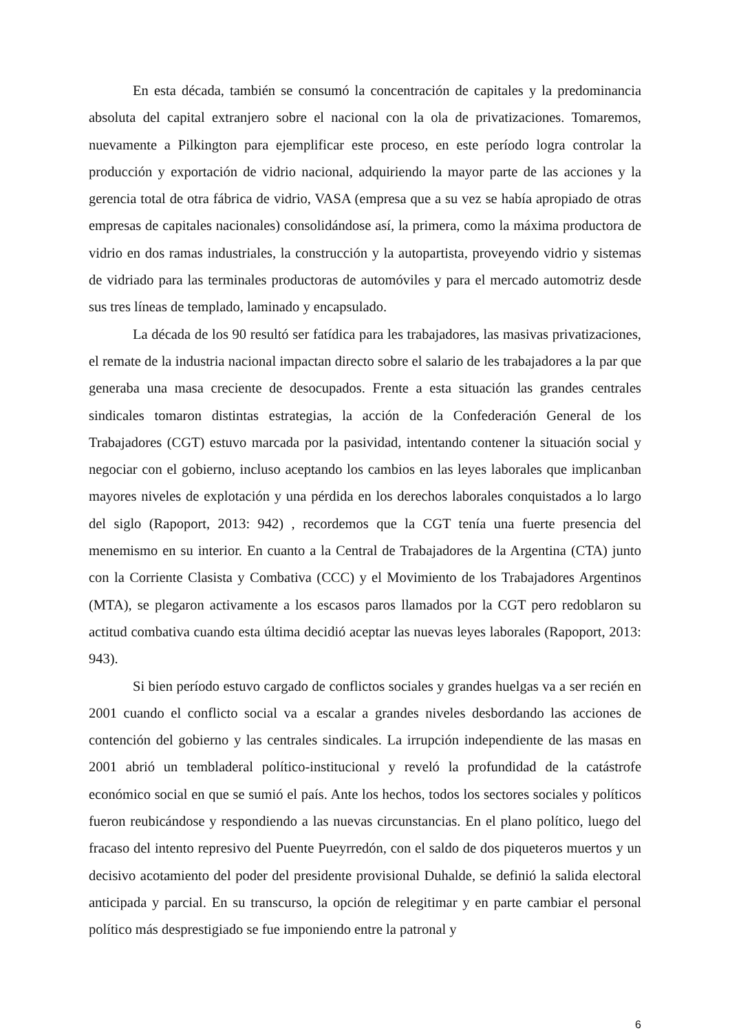En esta década, también se consumó la concentración de capitales y la predominancia absoluta del capital extranjero sobre el nacional con la ola de privatizaciones. Tomaremos, nuevamente a Pilkington para ejemplificar este proceso, en este período logra controlar la producción y exportación de vidrio nacional, adquiriendo la mayor parte de las acciones y la gerencia total de otra fábrica de vidrio, VASA (empresa que a su vez se había apropiado de otras empresas de capitales nacionales) consolidándose así, la primera, como la máxima productora de vidrio en dos ramas industriales, la construcción y la autopartista, proveyendo vidrio y sistemas de vidriado para las terminales productoras de automóviles y para el mercado automotriz desde sus tres líneas de templado, laminado y encapsulado.
La década de los 90 resultó ser fatídica para les trabajadores, las masivas privatizaciones, el remate de la industria nacional impactan directo sobre el salario de les trabajadores a la par que generaba una masa creciente de desocupados. Frente a esta situación las grandes centrales sindicales tomaron distintas estrategias, la acción de la Confederación General de los Trabajadores (CGT) estuvo marcada por la pasividad, intentando contener la situación social y negociar con el gobierno, incluso aceptando los cambios en las leyes laborales que implicanban mayores niveles de explotación y una pérdida en los derechos laborales conquistados a lo largo del siglo (Rapoport, 2013: 942) , recordemos que la CGT tenía una fuerte presencia del menemismo en su interior. En cuanto a la Central de Trabajadores de la Argentina (CTA) junto con la Corriente Clasista y Combativa (CCC) y el Movimiento de los Trabajadores Argentinos (MTA), se plegaron activamente a los escasos paros llamados por la CGT pero redoblaron su actitud combativa cuando esta última decidió aceptar las nuevas leyes laborales (Rapoport, 2013: 943).
Si bien período estuvo cargado de conflictos sociales y grandes huelgas va a ser recién en 2001 cuando el conflicto social va a escalar a grandes niveles desbordando las acciones de contención del gobierno y las centrales sindicales. La irrupción independiente de las masas en 2001 abrió un tembladeral político-institucional y reveló la profundidad de la catástrofe económico social en que se sumió el país. Ante los hechos, todos los sectores sociales y políticos fueron reubicándose y respondiendo a las nuevas circunstancias. En el plano político, luego del fracaso del intento represivo del Puente Pueyrredón, con el saldo de dos piqueteros muertos y un decisivo acotamiento del poder del presidente provisional Duhalde, se definió la salida electoral anticipada y parcial. En su transcurso, la opción de relegitimar y en parte cambiar el personal político más desprestigiado se fue imponiendo entre la patronal y
6